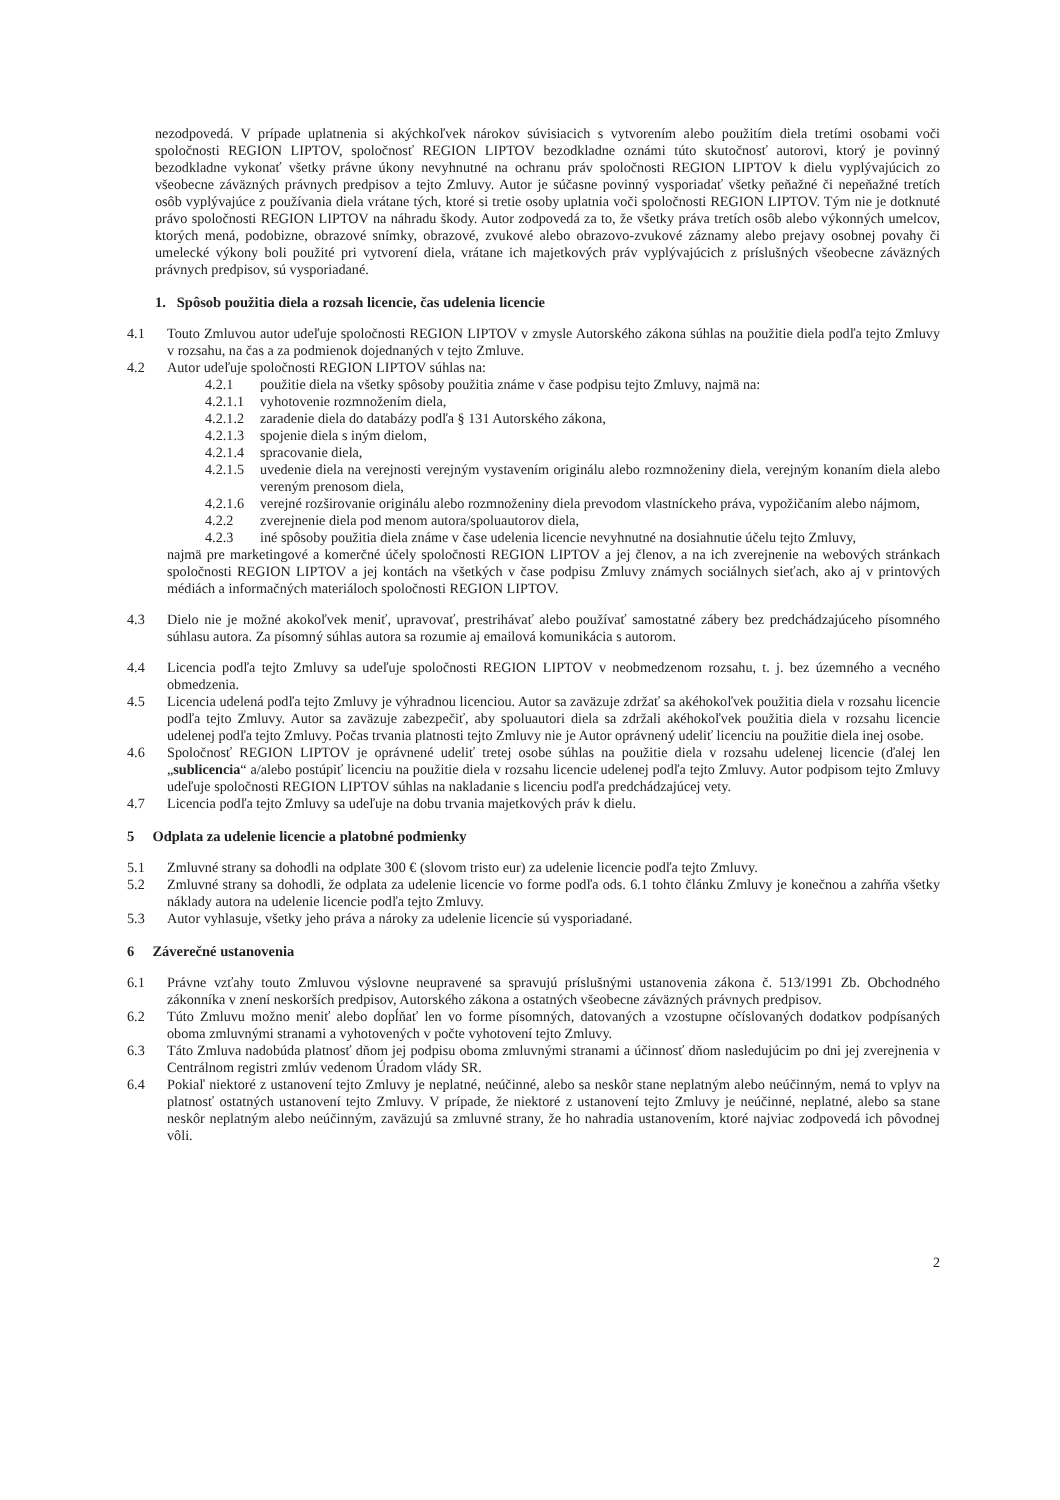nezodpovedá. V prípade uplatnenia si akýchkoľvek nárokov súvisiacich s vytvorením alebo použitím diela tretími osobami voči spoločnosti REGION LIPTOV, spoločnosť REGION LIPTOV bezodkladne oznámi túto skutočnosť autorovi, ktorý je povinný bezodkladne vykonať všetky právne úkony nevyhnutné na ochranu práv spoločnosti REGION LIPTOV k dielu vyplývajúcich zo všeobecne záväzných právnych predpisov a tejto Zmluvy. Autor je súčasne povinný vysporiadať všetky peňažné či nepeňažné tretích osôb vyplývajúce z používania diela vrátane tých, ktoré si tretie osoby uplatnia voči spoločnosti REGION LIPTOV. Tým nie je dotknuté právo spoločnosti REGION LIPTOV na náhradu škody. Autor zodpovedá za to, že všetky práva tretích osôb alebo výkonných umelcov, ktorých mená, podobizne, obrazové snímky, obrazové, zvukové alebo obrazovo-zvukové záznamy alebo prejavy osobnej povahy či umelecké výkony boli použité pri vytvorení diela, vrátane ich majetkových práv vyplývajúcich z príslušných všeobecne záväzných právnych predpisov, sú vysporiadané.
1. Spôsob použitia diela a rozsah licencie, čas udelenia licencie
4.1 Touto Zmluvou autor udeľuje spoločnosti REGION LIPTOV v zmysle Autorského zákona súhlas na použitie diela podľa tejto Zmluvy v rozsahu, na čas a za podmienok dojednaných v tejto Zmluve.
4.2 Autor udeľuje spoločnosti REGION LIPTOV súhlas na:
4.2.1 použitie diela na všetky spôsoby použitia známe v čase podpisu tejto Zmluvy, najmä na:
4.2.1.1 vyhotovenie rozmnožením diela,
4.2.1.2 zaradenie diela do databázy podľa § 131 Autorského zákona,
4.2.1.3 spojenie diela s iným dielom,
4.2.1.4 spracovanie diela,
4.2.1.5 uvedenie diela na verejnosti verejným vystavením originálu alebo rozmnoženiny diela, verejným konaním diela alebo vereným prenosom diela,
4.2.1.6 verejné rozširovanie originálu alebo rozmnoženiny diela prevodom vlastníckeho práva, vypožičaním alebo nájmom,
4.2.2 zverejnenie diela pod menom autora/spoluautorov diela,
4.2.3 iné spôsoby použitia diela známe v čase udelenia licencie nevyhnutné na dosiahnutie účelu tejto Zmluvy,
najmä pre marketingové a komerčné účely spoločnosti REGION LIPTOV a jej členov, a na ich zverejnenie na webových stránkach spoločnosti REGION LIPTOV a jej kontách na všetkých v čase podpisu Zmluvy známych sociálnych sieťach, ako aj v printových médiách a informačných materiáloch spoločnosti REGION LIPTOV.
4.3 Dielo nie je možné akokoľvek meniť, upravovať, prestrihávať alebo používať samostatné zábery bez predchádzajúceho písomného súhlasu autora. Za písomný súhlas autora sa rozumie aj emailová komunikácia s autorom.
4.4 Licencia podľa tejto Zmluvy sa udeľuje spoločnosti REGION LIPTOV v neobmedzenom rozsahu, t. j. bez územného a vecného obmedzenia.
4.5 Licencia udelená podľa tejto Zmluvy je výhradnou licenciou. Autor sa zaväzuje zdržať sa akéhokoľvek použitia diela v rozsahu licencie podľa tejto Zmluvy. Autor sa zaväzuje zabezpečiť, aby spoluautori diela sa zdržali akéhokoľvek použitia diela v rozsahu licencie udelenej podľa tejto Zmluvy. Počas trvania platnosti tejto Zmluvy nie je Autor oprávnený udeliť licenciu na použitie diela inej osobe.
4.6 Spoločnosť REGION LIPTOV je oprávnené udeliť tretej osobe súhlas na použitie diela v rozsahu udelenej licencie (ďalej len „sublicencia“ a/alebo postúpiť licenciu na použitie diela v rozsahu licencie udelenej podľa tejto Zmluvy. Autor podpisom tejto Zmluvy udeľuje spoločnosti REGION LIPTOV súhlas na nakladanie s licenciu podľa predchádzajúcej vety.
4.7 Licencia podľa tejto Zmluvy sa udeľuje na dobu trvania majetkových práv k dielu.
5 Odplata za udelenie licencie a platobné podmienky
5.1 Zmluvné strany sa dohodli na odplate 300 € (slovom tristo eur) za udelenie licencie podľa tejto Zmluvy.
5.2 Zmluvné strany sa dohodli, že odplata za udelenie licencie vo forme podľa ods. 6.1 tohto článku Zmluvy je konečnou a zahŕňa všetky náklady autora na udelenie licencie podľa tejto Zmluvy.
5.3 Autor vyhlasuje, všetky jeho práva a nároky za udelenie licencie sú vysporiadané.
6 Záverečné ustanovenia
6.1 Právne vzťahy touto Zmluvou výslovne neupravené sa spravujú príslušnými ustanovenia zákona č. 513/1991 Zb. Obchodného zákonníka v znení neskorších predpisov, Autorského zákona a ostatných všeobecne záväzných právnych predpisov.
6.2 Túto Zmluvu možno meniť alebo dopĺňať len vo forme písomných, datovaných a vzostupne očíslovaných dodatkov podpísaných oboma zmluvnými stranami a vyhotovených v počte vyhotovení tejto Zmluvy.
6.3 Táto Zmluva nadobúda platnosť dňom jej podpisu oboma zmluvnými stranami a účinnosť dňom nasledujúcim po dni jej zverejnenia v Centrálnom registri zmlúv vedenom Úradom vlády SR.
6.4 Pokiaľ niektoré z ustanovení tejto Zmluvy je neplatné, neúčinné, alebo sa neskôr stane neplatným alebo neúčinným, nemá to vplyv na platnosť ostatných ustanovení tejto Zmluvy. V prípade, že niektoré z ustanovení tejto Zmluvy je neúčinné, neplatné, alebo sa stane neskôr neplatným alebo neúčinným, zaväzujú sa zmluvné strany, že ho nahradia ustanovením, ktoré najviac zodpovedá ich pôvodnej vôli.
2